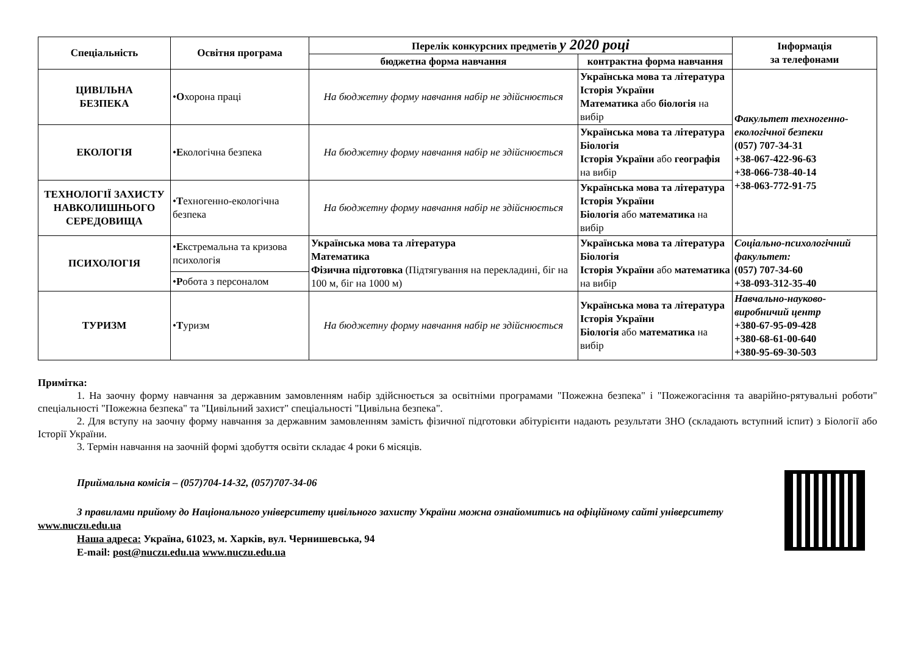| Спеціальність | Освітня програма | Перелік конкурсних предметів у 2020 році | | Інформація за телефонами |
| --- | --- | --- | --- | --- |
| | | бюджетна форма навчання | контрактна форма навчання | |
| ЦИВІЛЬНА БЕЗПЕКА | • О хорона праці | На бюджетну форму навчання набір не здійснюється | Українська мова та література Історія України Математика або біологія на вибір | Факультет техногенно-екологічної безпеки (057) 707-34-31 +38-067-422-96-63 +38-066-738-40-14 +38-063-772-91-75 |
| ЕКОЛОГІЯ | • Е кологічна безпека | На бюджетну форму навчання набір не здійснюється | Українська мова та література Біологія Історія України або географія на вибір | |
| ТЕХНОЛОГІЇ ЗАХИСТУ НАВКОЛИШНЬОГО СЕРЕДОВИЩА | • Т ехногенно-екологічна безпека | На бюджетну форму навчання набір не здійснюється | Українська мова та література Історія України Біологія або математика на вибір | |
| ПСИХОЛОГІЯ | • Е кстремальна та кризова психологія | Українська мова та література Математика Фізична підготовка (Підтягування на перекладині, біг на 100 м, біг на 1000 м) | Українська мова та література Біологія Історія України або математика на вибір | Соціально-психологічний факультет: (057) 707-34-60 +38-093-312-35-40 |
| | • Р обота з персоналом | | | |
| ТУРИЗМ | • Т уризм | На бюджетну форму навчання набір не здійснюється | Українська мова та література Історія України Біологія або математика на вибір | Навчально-науково-виробничий центр +380-67-95-09-428 +380-68-61-00-640 +380-95-69-30-503 |
Примітка:
1. На заочну форму навчання за державним замовленням набір здійснюється за освітніми програмами "Пожежна безпека" і "Пожежогасіння та аварійно-рятувальні роботи" спеціальності "Пожежна безпека" та "Цивільний захист" спеціальності "Цивільна безпека".
2. Для вступу на заочну форму навчання за державним замовленням замість фізичної підготовки абітурієнти надають результати ЗНО (складають вступний іспит) з Біології або Історії України.
3. Термін навчання на заочній формі здобуття освіти складає 4 роки 6 місяців.
Приймальна комісія – (057)704-14-32, (057)707-34-06
З правилами прийому до Національного університету цивільного захисту України можна ознайомитись на офіційному сайті університету www.nuczu.edu.ua
Наша адреса: Україна, 61023, м. Харків, вул. Чернишевська, 94
E-mail: post@nuczu.edu.ua www.nuczu.edu.ua